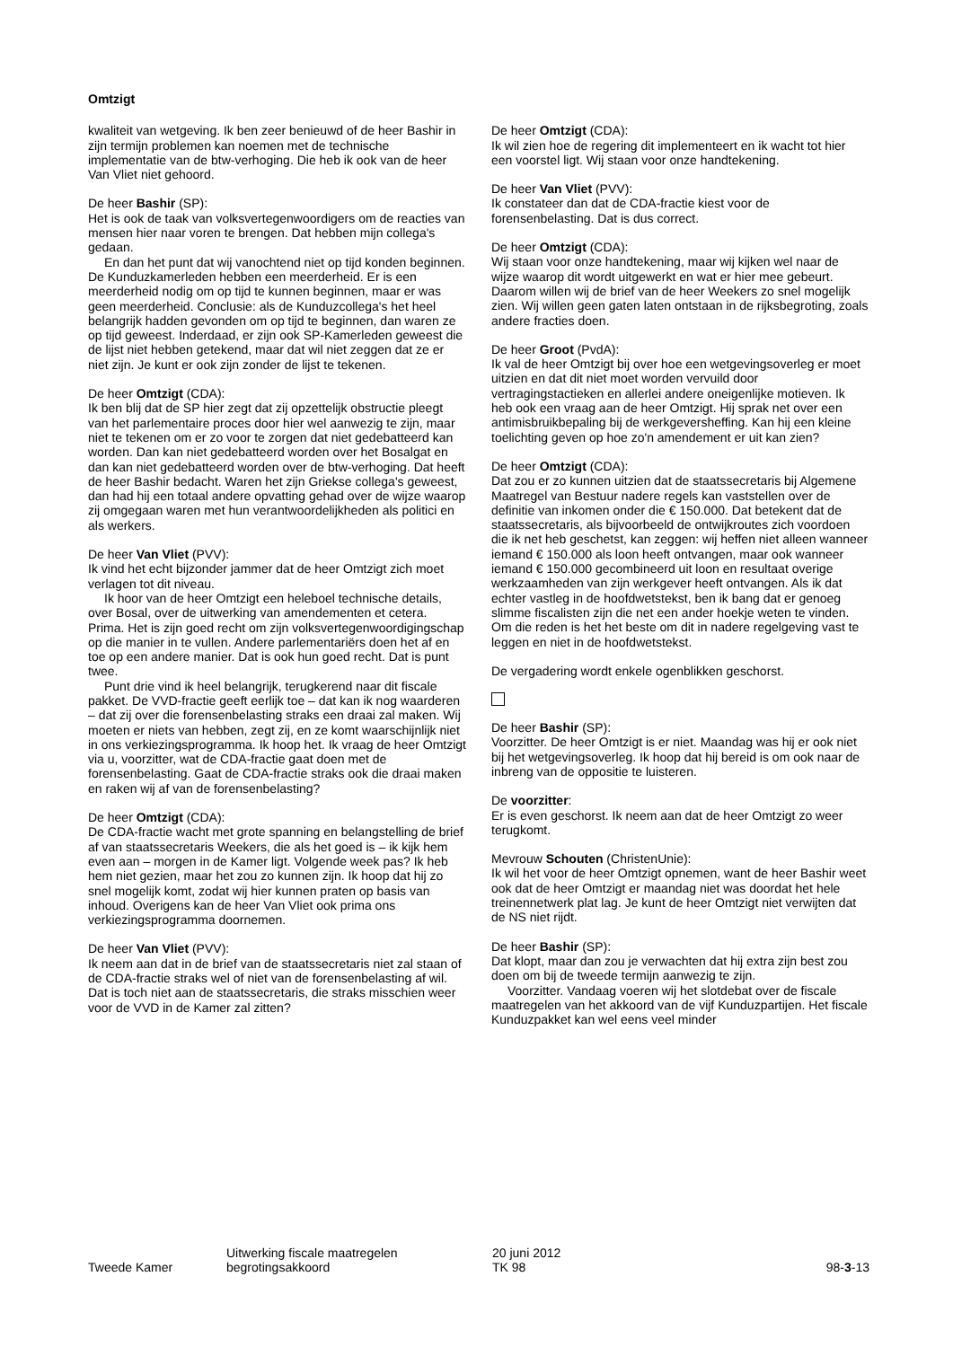Omtzigt
kwaliteit van wetgeving. Ik ben zeer benieuwd of de heer Bashir in zijn termijn problemen kan noemen met de technische implementatie van de btw-verhoging. Die heb ik ook van de heer Van Vliet niet gehoord.
De heer Bashir (SP):
Het is ook de taak van volksvertegenwoordigers om de reacties van mensen hier naar voren te brengen. Dat hebben mijn collega's gedaan.
En dan het punt dat wij vanochtend niet op tijd konden beginnen. De Kunduzkamerleden hebben een meerderheid. Er is een meerderheid nodig om op tijd te kunnen beginnen, maar er was geen meerderheid. Conclusie: als de Kunduzcollega's het heel belangrijk hadden gevonden om op tijd te beginnen, dan waren ze op tijd geweest. Inderdaad, er zijn ook SP-Kamerleden geweest die de lijst niet hebben getekend, maar dat wil niet zeggen dat ze er niet zijn. Je kunt er ook zijn zonder de lijst te tekenen.
De heer Omtzigt (CDA):
Ik ben blij dat de SP hier zegt dat zij opzettelijk obstructie pleegt van het parlementaire proces door hier wel aanwezig te zijn, maar niet te tekenen om er zo voor te zorgen dat niet gedebatteerd kan worden. Dan kan niet gedebatteerd worden over het Bosalgat en dan kan niet gedebatteerd worden over de btw-verhoging. Dat heeft de heer Bashir bedacht. Waren het zijn Griekse collega's geweest, dan had hij een totaal andere opvatting gehad over de wijze waarop zij omgegaan waren met hun verantwoordelijkheden als politici en als werkers.
De heer Van Vliet (PVV):
Ik vind het echt bijzonder jammer dat de heer Omtzigt zich moet verlagen tot dit niveau.
Ik hoor van de heer Omtzigt een heleboel technische details, over Bosal, over de uitwerking van amendementen et cetera. Prima. Het is zijn goed recht om zijn volksvertegenwoordigingschap op die manier in te vullen. Andere parlementariërs doen het af en toe op een andere manier. Dat is ook hun goed recht. Dat is punt twee.
Punt drie vind ik heel belangrijk, terugkerend naar dit fiscale pakket. De VVD-fractie geeft eerlijk toe – dat kan ik nog waarderen – dat zij over die forensenbelasting straks een draai zal maken. Wij moeten er niets van hebben, zegt zij, en ze komt waarschijnlijk niet in ons verkiezingsprogramma. Ik hoop het. Ik vraag de heer Omtzigt via u, voorzitter, wat de CDA-fractie gaat doen met de forensenbelasting. Gaat de CDA-fractie straks ook die draai maken en raken wij af van de forensenbelasting?
De heer Omtzigt (CDA):
De CDA-fractie wacht met grote spanning en belangstelling de brief af van staatssecretaris Weekers, die als het goed is – ik kijk hem even aan – morgen in de Kamer ligt. Volgende week pas? Ik heb hem niet gezien, maar het zou zo kunnen zijn. Ik hoop dat hij zo snel mogelijk komt, zodat wij hier kunnen praten op basis van inhoud. Overigens kan de heer Van Vliet ook prima ons verkiezingsprogramma doornemen.
De heer Van Vliet (PVV):
Ik neem aan dat in de brief van de staatssecretaris niet zal staan of de CDA-fractie straks wel of niet van de forensenbelasting af wil. Dat is toch niet aan de staatssecretaris, die straks misschien weer voor de VVD in de Kamer zal zitten?
De heer Omtzigt (CDA):
Ik wil zien hoe de regering dit implementeert en ik wacht tot hier een voorstel ligt. Wij staan voor onze handtekening.
De heer Van Vliet (PVV):
Ik constateer dan dat de CDA-fractie kiest voor de forensenbelasting. Dat is dus correct.
De heer Omtzigt (CDA):
Wij staan voor onze handtekening, maar wij kijken wel naar de wijze waarop dit wordt uitgewerkt en wat er hier mee gebeurt. Daarom willen wij de brief van de heer Weekers zo snel mogelijk zien. Wij willen geen gaten laten ontstaan in de rijksbegroting, zoals andere fracties doen.
De heer Groot (PvdA):
Ik val de heer Omtzigt bij over hoe een wetgevingsoverleg er moet uitzien en dat dit niet moet worden vervuild door vertragingstactieken en allerlei andere oneigenlijke motieven. Ik heb ook een vraag aan de heer Omtzigt. Hij sprak net over een antimisbruikbepaling bij de werkgeversheffing. Kan hij een kleine toelichting geven op hoe zo'n amendement er uit kan zien?
De heer Omtzigt (CDA):
Dat zou er zo kunnen uitzien dat de staatssecretaris bij Algemene Maatregel van Bestuur nadere regels kan vaststellen over de definitie van inkomen onder die € 150.000. Dat betekent dat de staatssecretaris, als bijvoorbeeld de ontwijkroutes zich voordoen die ik net heb geschetst, kan zeggen: wij heffen niet alleen wanneer iemand € 150.000 als loon heeft ontvangen, maar ook wanneer iemand € 150.000 gecombineerd uit loon en resultaat overige werkzaamheden van zijn werkgever heeft ontvangen. Als ik dat echter vastleg in de hoofdwetstekst, ben ik bang dat er genoeg slimme fiscalisten zijn die net een ander hoekje weten te vinden. Om die reden is het het beste om dit in nadere regelgeving vast te leggen en niet in de hoofdwetstekst.
De vergadering wordt enkele ogenblikken geschorst.
De heer Bashir (SP):
Voorzitter. De heer Omtzigt is er niet. Maandag was hij er ook niet bij het wetgevingsoverleg. Ik hoop dat hij bereid is om ook naar de inbreng van de oppositie te luisteren.
De voorzitter:
Er is even geschorst. Ik neem aan dat de heer Omtzigt zo weer terugkomt.
Mevrouw Schouten (ChristenUnie):
Ik wil het voor de heer Omtzigt opnemen, want de heer Bashir weet ook dat de heer Omtzigt er maandag niet was doordat het hele treinennetwerk plat lag. Je kunt de heer Omtzigt niet verwijten dat de NS niet rijdt.
De heer Bashir (SP):
Dat klopt, maar dan zou je verwachten dat hij extra zijn best zou doen om bij de tweede termijn aanwezig te zijn.
Voorzitter. Vandaag voeren wij het slotdebat over de fiscale maatregelen van het akkoord van de vijf Kunduzpartijen. Het fiscale Kunduzpakket kan wel eens veel minder
Tweede Kamer
Uitwerking fiscale maatregelen
begrotingsakkoord
20 juni 2012
TK 98
98-3-13